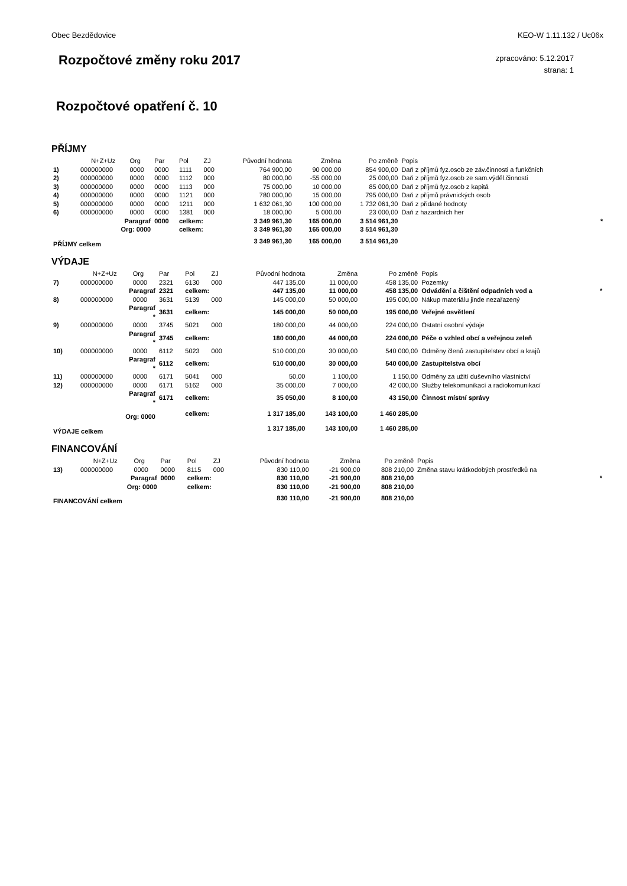Obec Bezdědovice KEO-W 1.11.132 / Uc06x
Rozpočtové změny roku 2017
zpracováno: 5.12.2017
strana: 1
Rozpočtové opatření č. 10
PŘÍJMY
| | N+Z+Uz | Org | Par | Pol | ZJ | Původní hodnota | Změna | Po změně | Popis | |
| 1) | 000000000 | 0000 | 0000 | 1111 | 000 | 764 900,00 | 90 000,00 | 854 900,00 | Daň z příjmů fyz.osob ze záv.činnosti a funkčních | |
| 2) | 000000000 | 0000 | 0000 | 1112 | 000 | 80 000,00 | -55 000,00 | 25 000,00 | Daň z příjmů fyz.osob ze sam.výděl.činnosti | |
| 3) | 000000000 | 0000 | 0000 | 1113 | 000 | 75 000,00 | 10 000,00 | 85 000,00 | Daň z příjmů fyz.osob z kapitá | |
| 4) | 000000000 | 0000 | 0000 | 1121 | 000 | 780 000,00 | 15 000,00 | 795 000,00 | Daň z příjmů právnických osob | |
| 5) | 000000000 | 0000 | 0000 | 1211 | 000 | 1 632 061,30 | 100 000,00 | 1 732 061,30 | Daň z přidané hodnoty | |
| 6) | 000000000 | 0000 | 0000 | 1381 | 000 | 18 000,00 | 5 000,00 | 23 000,00 | Daň z hazardních her | |
| | Paragraf | | 0000 | celkem: | | 3 349 961,30 | 165 000,00 | 3 514 961,30 | | * |
| | Org: 0000 | | | celkem: | | 3 349 961,30 | 165 000,00 | 3 514 961,30 | | |
| PŘÍJMY celkem | | | | | | 3 349 961,30 | 165 000,00 | 3 514 961,30 | | |
VÝDAJE
| | N+Z+Uz | Org | Par | Pol | ZJ | Původní hodnota | Změna | Po změně | Popis | |
| 7) | 000000000 | 0000 | 2321 | 6130 | 000 | 447 135,00 | 11 000,00 | 458 135,00 | Pozemky | |
| | Paragraf | | 2321 | celkem: | | 447 135,00 | 11 000,00 | 458 135,00 | Odvádění a čištění odpadních vod a | * |
| 8) | 000000000 | 0000 | 3631 | 5139 | 000 | 145 000,00 | 50 000,00 | 195 000,00 | Nákup materiálu jinde nezařazený | |
| | Paragraf * | | 3631 | celkem: | | 145 000,00 | 50 000,00 | 195 000,00 | Veřejné osvětlení | |
| 9) | 000000000 | 0000 | 3745 | 5021 | 000 | 180 000,00 | 44 000,00 | 224 000,00 | Ostatní osobní výdaje | |
| | Paragraf * | | 3745 | celkem: | | 180 000,00 | 44 000,00 | 224 000,00 | Péče o vzhled obcí a veřejnou zeleň | |
| 10) | 000000000 | 0000 | 6112 | 5023 | 000 | 510 000,00 | 30 000,00 | 540 000,00 | Odměny členů zastupitelstev obcí a krajů | |
| | Paragraf * | | 6112 | celkem: | | 510 000,00 | 30 000,00 | 540 000,00 | Zastupitelstva obcí | |
| 11) | 000000000 | 0000 | 6171 | 5041 | 000 | 50,00 | 1 100,00 | 1 150,00 | Odměny za užití duševního vlastnictví | |
| 12) | 000000000 | 0000 | 6171 | 5162 | 000 | 35 000,00 | 7 000,00 | 42 000,00 | Služby telekomunikací a radiokomunikací | |
| | Paragraf * | | 6171 | celkem: | | 35 050,00 | 8 100,00 | 43 150,00 | Činnost místní správy | |
| | Org: 0000 | | | celkem: | | 1 317 185,00 | 143 100,00 | 1 460 285,00 | | |
| VÝDAJE celkem | | | | | | 1 317 185,00 | 143 100,00 | 1 460 285,00 | | |
FINANCOVÁNÍ
| | N+Z+Uz | Org | Par | Pol | ZJ | Původní hodnota | Změna | Po změně | Popis | |
| 13) | 000000000 | 0000 | 0000 | 8115 | 000 | 830 110,00 | -21 900,00 | 808 210,00 | Změna stavu krátkodobých prostředků na | |
| | Paragraf | | 0000 | celkem: | | 830 110,00 | -21 900,00 | 808 210,00 | | * |
| | Org: 0000 | | | celkem: | | 830 110,00 | -21 900,00 | 808 210,00 | | |
| FINANCOVÁNÍ celkem | | | | | | 830 110,00 | -21 900,00 | 808 210,00 | | |